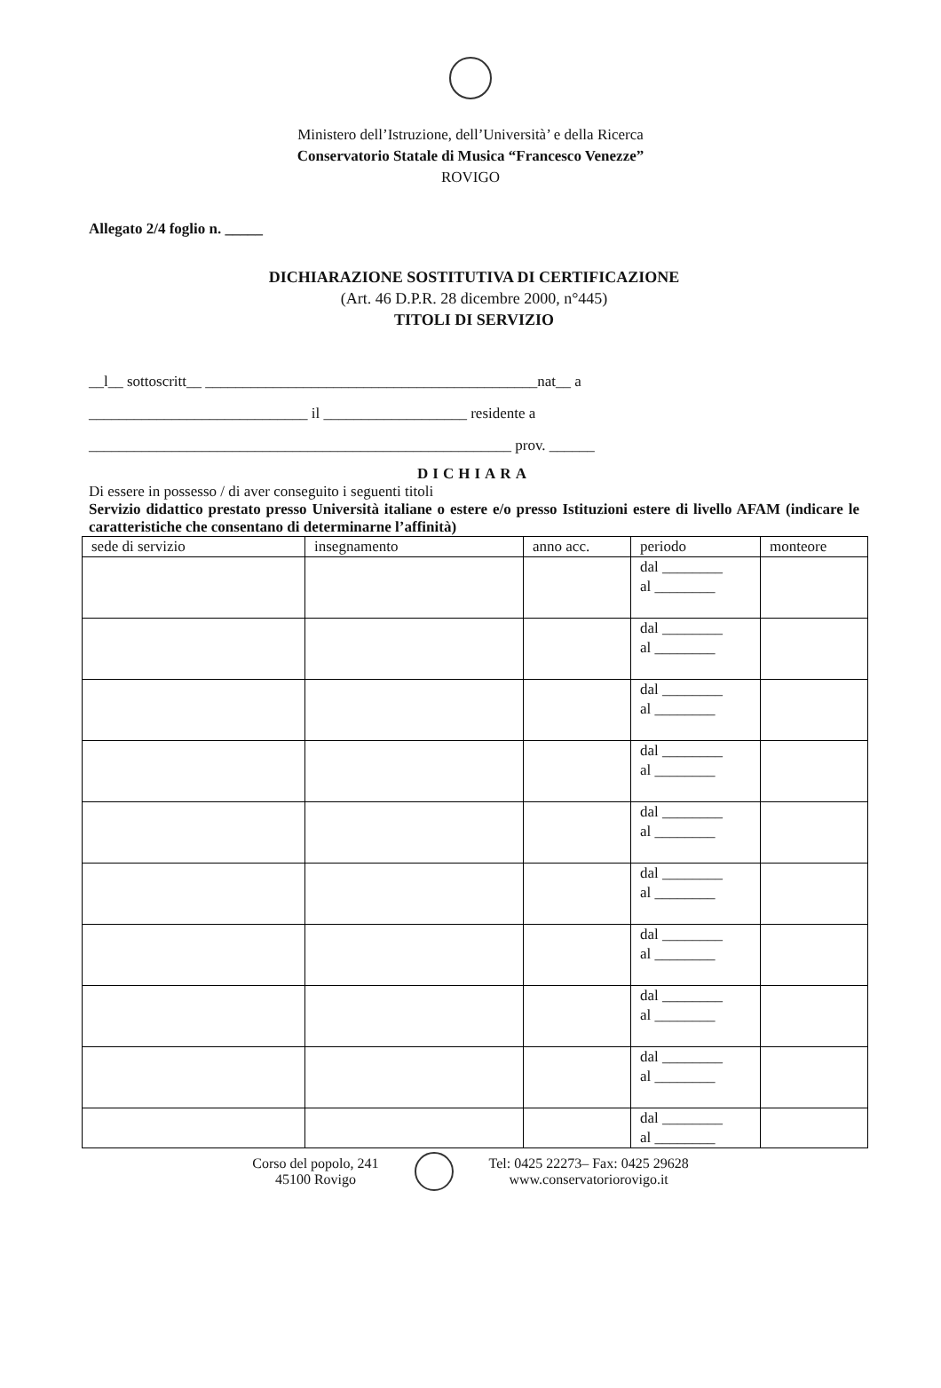Ministero dell’Istruzione, dell’Università’ e della Ricerca
Conservatorio Statale di Musica “Francesco Venezze”
ROVIGO
Allegato 2/4 foglio n. _____
DICHIARAZIONE SOSTITUTIVA DI CERTIFICAZIONE
(Art. 46 D.P.R. 28 dicembre 2000, n°445)
TITOLI DI SERVIZIO
__l__ sottoscritt__ ____________________________________________nat__ a
_____________________________ il ___________________ residente a
________________________________________________________ prov. ______
DICHIARA
Di essere in possesso / di aver conseguito i seguenti titoli
Servizio didattico prestato presso Università italiane o estere e/o presso Istituzioni estere di livello AFAM (indicare le caratteristiche che consentano di determinarne l’affinità)
| sede di servizio | insegnamento | anno acc. | periodo | monteore |
| --- | --- | --- | --- | --- |
| | | | dal ________ al ________ | |
| | | | dal ________ al ________ | |
| | | | dal ________ al ________ | |
| | | | dal ________ al ________ | |
| | | | dal ________ al ________ | |
| | | | dal ________ al ________ | |
| | | | dal ________ al ________ | |
| | | | dal ________ al ________ | |
| | | | dal ________ al ________ | |
| | | | dal ________ al ________ | |
Corso del popolo, 241
45100 Rovigo
Tel: 0425 22273– Fax: 0425 29628
www.conservatoriorovigo.it